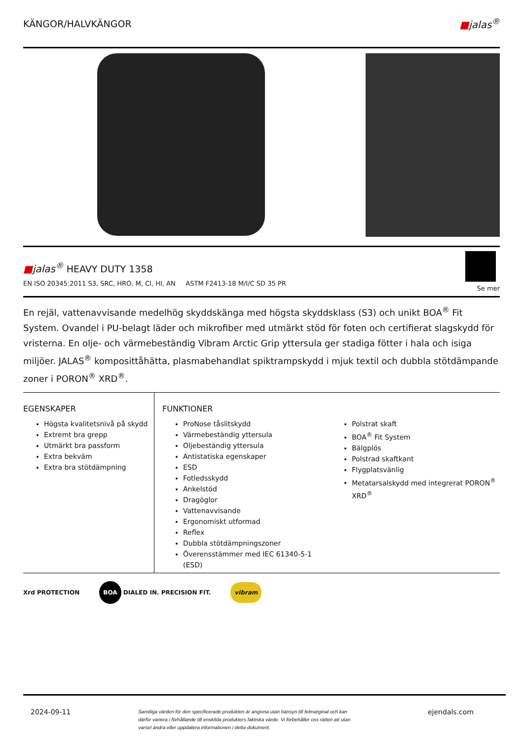KÄNGOR/HALVKÄNGOR ■jalas<sup>®</sup>
■jalas<sup>®</sup> HEAVY DUTY 1358
EN ISO 20345:2011 S3, SRC, HRO, M, CI, HI, AN ASTM F2413-18 M/I/C SD 35 PR
Se mer
En rejäl, vattenavvisande medelhög skyddskänga med högsta skyddsklass (S3) och unikt BOA<sup>®</sup> Fit System. Ovandel i PU-belagt läder och mikrofiber med utmärkt stöd för foten och certifierat slagskydd för vristerna. En olje- och värmebeständig Vibram Arctic Grip yttersula ger stadiga fötter i hala och isiga miljöer. JALAS<sup>®</sup> komposittåhätta, plasmabehandlat spiktrampskydd i mjuk textil och dubbla stötdämpande zoner i PORON<sup>®</sup> XRD<sup>®</sup>.
EGENSKAPER
Högsta kvalitetsnivå på skydd
Extremt bra grepp
Utmärkt bra passform
Extra bekväm
Extra bra stötdämpning
FUNKTIONER
ProNose tåslitskydd
Värmebeständig yttersula
Oljebeständig yttersula
Antistatiska egenskaper
ESD
Fotledsskydd
Ankelstöd
Dragöglor
Vattenavvisande
Ergonomiskt utformad
Reflex
Dubbla stötdämpningszoner
Överensstämmer med IEC 61340-5-1 (ESD)
Polstrat skaft
BOA<sup>®</sup> Fit System
Bälgplös
Polstrad skaftkant
Flygplatsvänlig
Metatarsalskydd med integrerat PORON<sup>®</sup> XRD<sup>®</sup>
Xrd PROTECTION BOA DIALED IN. PRECISION FIT. vibram
2024-09-11 Samtliga värden för den specificerade produkten är angivna utan hänsyn till felmarginal och kan därför variera i förhållande till enskilda produkters faktiska värde. Vi förbehåller oss rätten att utan varsel ändra eller uppdatera informationen i detta dokument. ejendals.com